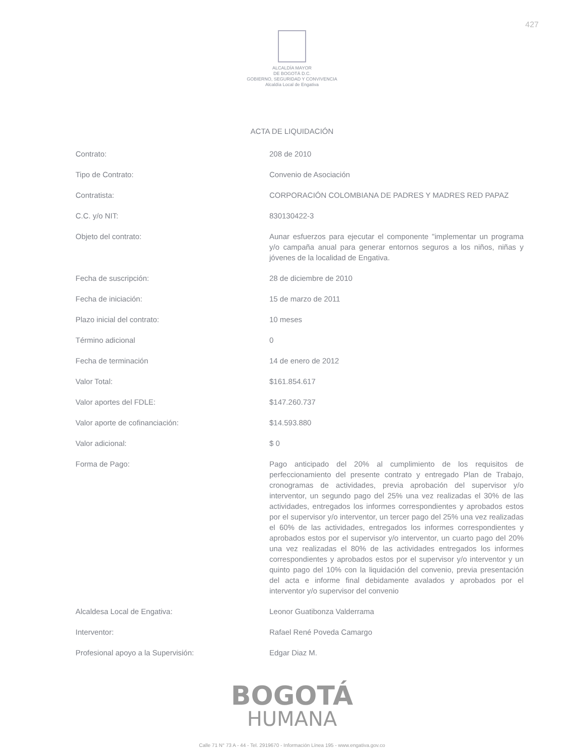427
ALCALDÍA MAYOR
DE BOGOTÁ D.C.
GOBIERNO, SEGURIDAD Y CONVIVENCIA
Alcaldía Local de Engativa
ACTA DE LIQUIDACIÓN
| Contrato: | 208 de 2010 |
| Tipo de Contrato: | Convenio de Asociación |
| Contratista: | CORPORACIÓN COLOMBIANA DE PADRES Y MADRES RED PAPAZ |
| C.C. y/o NIT: | 830130422-3 |
| Objeto del contrato: | Aunar esfuerzos para ejecutar el componente "implementar un programa y/o campaña anual para generar entornos seguros a los niños, niñas y jóvenes de la localidad de Engativa. |
| Fecha de suscripción: | 28 de diciembre de 2010 |
| Fecha de iniciación: | 15 de marzo de 2011 |
| Plazo inicial del contrato: | 10 meses |
| Término adicional | 0 |
| Fecha de terminación | 14 de enero de 2012 |
| Valor Total: | $161.854.617 |
| Valor aportes del FDLE: | $147.260.737 |
| Valor aporte de cofinanciación: | $14.593.880 |
| Valor adicional: | $ 0 |
| Forma de Pago: | Pago anticipado del 20% al cumplimiento de los requisitos de perfeccionamiento del presente contrato y entregado Plan de Trabajo, cronogramas de actividades, previa aprobación del supervisor y/o interventor, un segundo pago del 25% una vez realizadas el 30% de las actividades, entregados los informes correspondientes y aprobados estos por el supervisor y/o interventor, un tercer pago del 25% una vez realizadas el 60% de las actividades, entregados los informes correspondientes y aprobados estos por el supervisor y/o interventor, un cuarto pago del 20% una vez realizadas el 80% de las actividades entregados los informes correspondientes y aprobados estos por el supervisor y/o interventor y un quinto pago del 10% con la liquidación del convenio, previa presentación del acta e informe final debidamente avalados y aprobados por el interventor y/o supervisor del convenio |
| Alcaldesa Local de Engativa: | Leonor Guatibonza Valderrama |
| Interventor: | Rafael René Poveda Camargo |
| Profesional apoyo a la Supervisión: | Edgar Diaz M. |
BOGOTÁ
HUMANA
Calle 71 N° 73 A - 44 - Tel. 2919670 - Información Línea 195 - www.engativa.gov.co